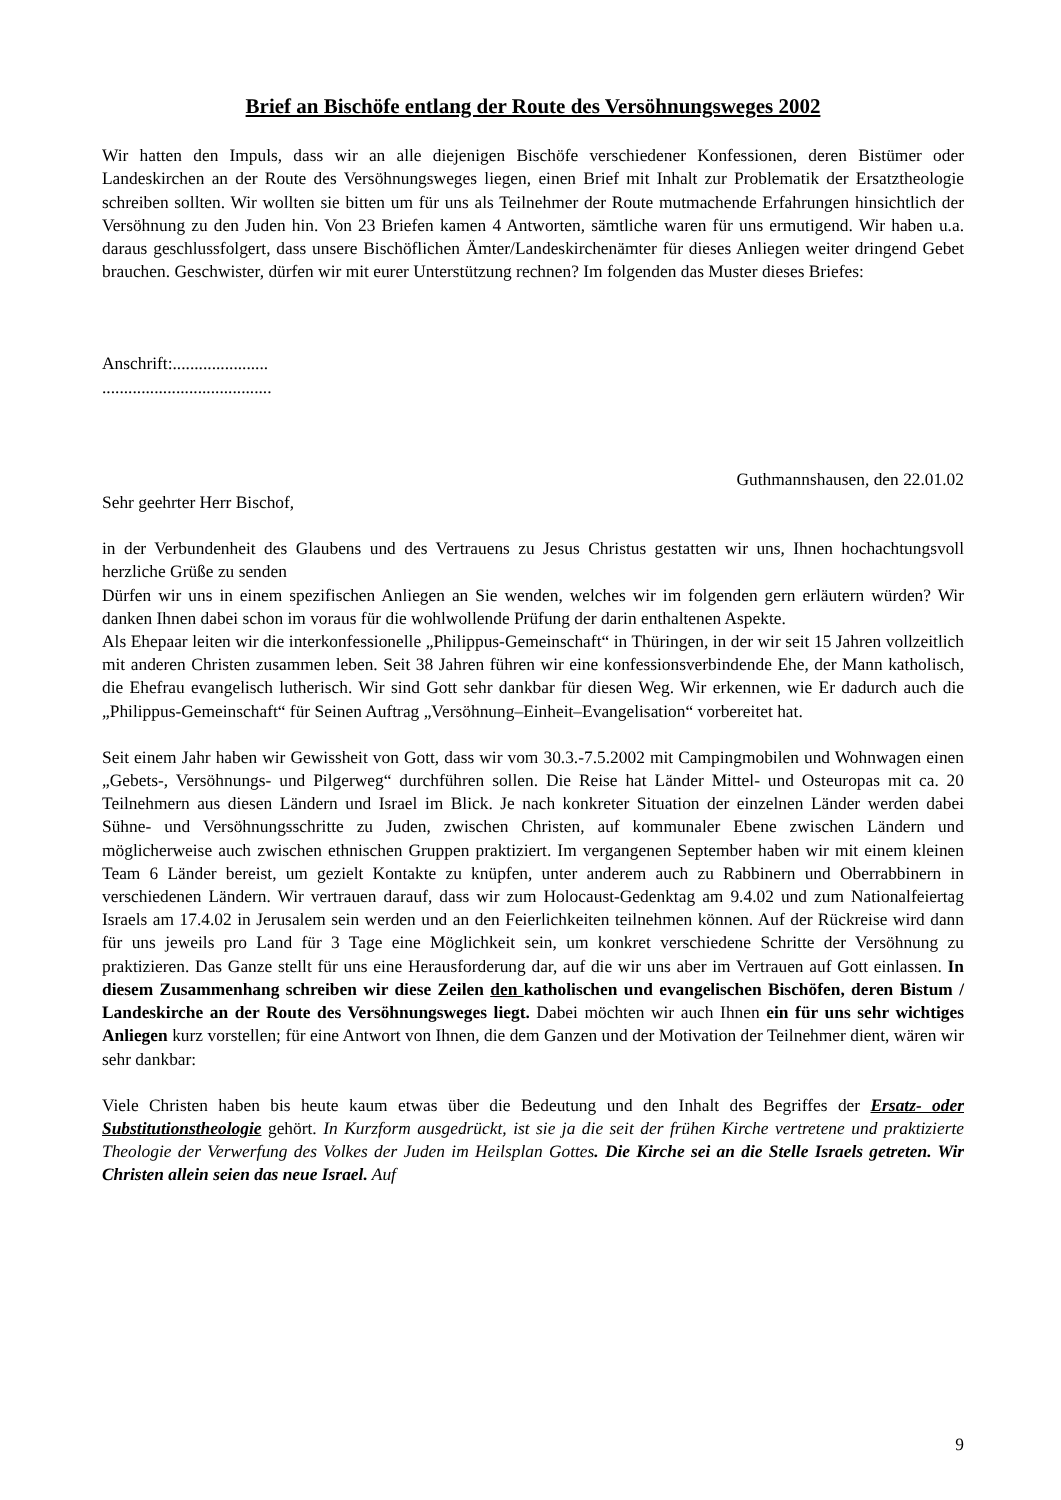Brief an Bischöfe entlang der Route des Versöhnungsweges 2002
Wir hatten den Impuls, dass wir an alle diejenigen Bischöfe verschiedener Konfessionen, deren Bistümer oder Landeskirchen an der Route des Versöhnungsweges liegen, einen Brief mit Inhalt zur Problematik der Ersatztheologie schreiben sollten. Wir wollten sie bitten um für uns als Teilnehmer der Route mutmachende Erfahrungen hinsichtlich der Versöhnung zu den Juden hin. Von 23 Briefen kamen 4 Antworten, sämtliche waren für uns ermutigend. Wir haben u.a. daraus geschlussfolgert, dass unsere Bischöflichen Ämter/Landeskirchenämter für dieses Anliegen weiter dringend Gebet brauchen. Geschwister, dürfen wir mit eurer Unterstützung rechnen? Im folgenden das Muster dieses Briefes:
Anschrift:......................
.......................................
Guthmannshausen, den 22.01.02
Sehr geehrter Herr Bischof,
in der Verbundenheit des Glaubens und des Vertrauens zu Jesus Christus gestatten wir uns, Ihnen hochachtungsvoll herzliche Grüße zu senden
Dürfen wir uns in einem spezifischen Anliegen an Sie wenden, welches wir im folgenden gern erläutern würden? Wir danken Ihnen dabei schon im voraus für die wohlwollende Prüfung der darin enthaltenen Aspekte.
Als Ehepaar leiten wir die interkonfessionelle „Philippus-Gemeinschaft“ in Thüringen, in der wir seit 15 Jahren vollzeitlich mit anderen Christen zusammen leben. Seit 38 Jahren führen wir eine konfessionsverbindende Ehe, der Mann katholisch, die Ehefrau evangelisch lutherisch. Wir sind Gott sehr dankbar für diesen Weg. Wir erkennen, wie Er dadurch auch die „Philippus-Gemeinschaft“ für Seinen Auftrag „Versöhnung–Einheit–Evangelisation“ vorbereitet hat.
Seit einem Jahr haben wir Gewissheit von Gott, dass wir vom 30.3.-7.5.2002 mit Campingmobilen und Wohnwagen einen „Gebets-, Versöhnungs- und Pilgerweg“ durchführen sollen. Die Reise hat Länder Mittel- und Osteuropas mit ca. 20 Teilnehmern aus diesen Ländern und Israel im Blick. Je nach konkreter Situation der einzelnen Länder werden dabei Sühne- und Versöhnungsschritte zu Juden, zwischen Christen, auf kommunaler Ebene zwischen Ländern und möglicherweise auch zwischen ethnischen Gruppen praktiziert. Im vergangenen September haben wir mit einem kleinen Team 6 Länder bereist, um gezielt Kontakte zu knüpfen, unter anderem auch zu Rabbinern und Oberrabbinern in verschiedenen Ländern. Wir vertrauen darauf, dass wir zum Holocaust-Gedenktag am 9.4.02 und zum Nationalfeiertag Israels am 17.4.02 in Jerusalem sein werden und an den Feierlichkeiten teilnehmen können. Auf der Rückreise wird dann für uns jeweils pro Land für 3 Tage eine Möglichkeit sein, um konkret verschiedene Schritte der Versöhnung zu praktizieren. Das Ganze stellt für uns eine Herausforderung dar, auf die wir uns aber im Vertrauen auf Gott einlassen. In diesem Zusammenhang schreiben wir diese Zeilen den katholischen und evangelischen Bischöfen, deren Bistum / Landeskirche an der Route des Versöhnungsweges liegt. Dabei möchten wir auch Ihnen ein für uns sehr wichtiges Anliegen kurz vorstellen; für eine Antwort von Ihnen, die dem Ganzen und der Motivation der Teilnehmer dient, wären wir sehr dankbar:
Viele Christen haben bis heute kaum etwas über die Bedeutung und den Inhalt des Begriffes der Ersatz- oder Substitutionstheologie gehört. In Kurzform ausgedrückt, ist sie ja die seit der frühen Kirche vertretene und praktizierte Theologie der Verwerfung des Volkes der Juden im Heilsplan Gottes. Die Kirche sei an die Stelle Israels getreten. Wir Christen allein seien das neue Israel. Auf
9